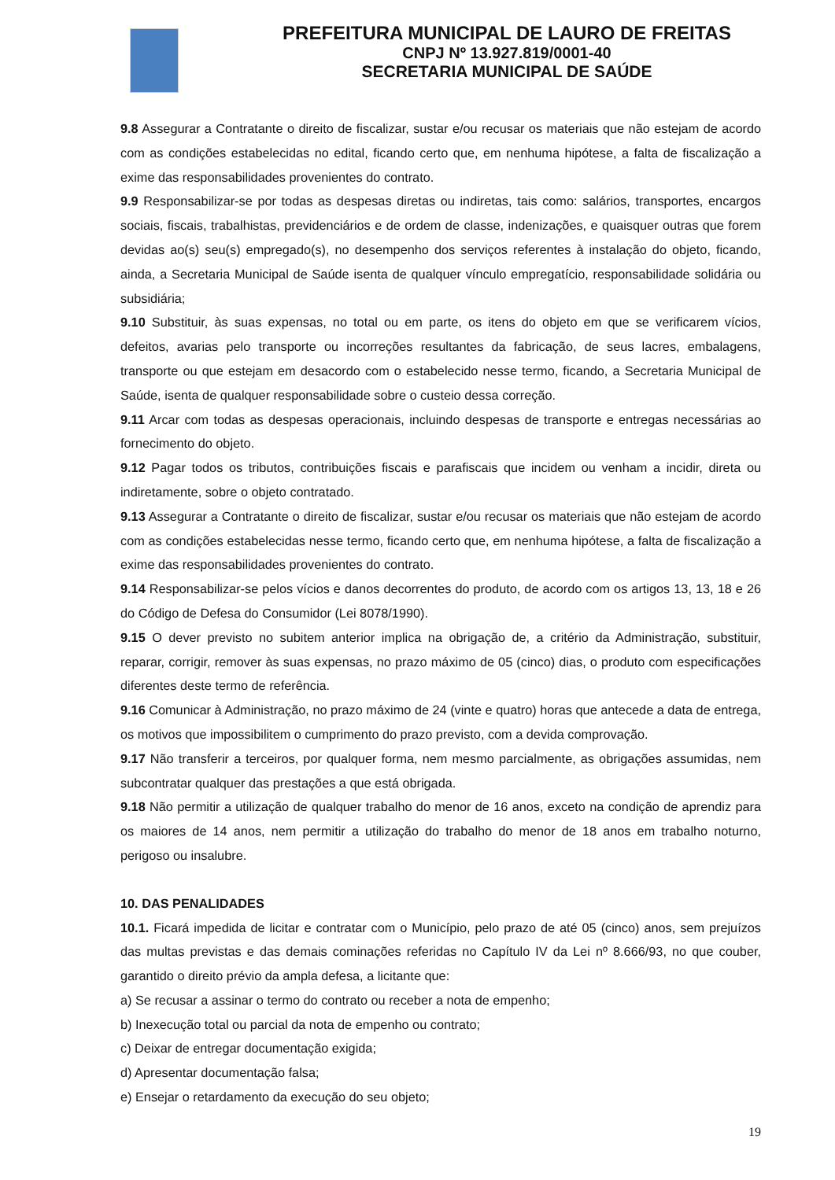PREFEITURA MUNICIPAL DE LAURO DE FREITAS
CNPJ Nº 13.927.819/0001-40
SECRETARIA MUNICIPAL DE SAÚDE
9.8 Assegurar a Contratante o direito de fiscalizar, sustar e/ou recusar os materiais que não estejam de acordo com as condições estabelecidas no edital, ficando certo que, em nenhuma hipótese, a falta de fiscalização a exime das responsabilidades provenientes do contrato.
9.9 Responsabilizar-se por todas as despesas diretas ou indiretas, tais como: salários, transportes, encargos sociais, fiscais, trabalhistas, previdenciários e de ordem de classe, indenizações, e quaisquer outras que forem devidas ao(s) seu(s) empregado(s), no desempenho dos serviços referentes à instalação do objeto, ficando, ainda, a Secretaria Municipal de Saúde isenta de qualquer vínculo empregatício, responsabilidade solidária ou subsidiária;
9.10 Substituir, às suas expensas, no total ou em parte, os itens do objeto em que se verificarem vícios, defeitos, avarias pelo transporte ou incorreções resultantes da fabricação, de seus lacres, embalagens, transporte ou que estejam em desacordo com o estabelecido nesse termo, ficando, a Secretaria Municipal de Saúde, isenta de qualquer responsabilidade sobre o custeio dessa correção.
9.11 Arcar com todas as despesas operacionais, incluindo despesas de transporte e entregas necessárias ao fornecimento do objeto.
9.12 Pagar todos os tributos, contribuições fiscais e parafiscais que incidem ou venham a incidir, direta ou indiretamente, sobre o objeto contratado.
9.13 Assegurar a Contratante o direito de fiscalizar, sustar e/ou recusar os materiais que não estejam de acordo com as condições estabelecidas nesse termo, ficando certo que, em nenhuma hipótese, a falta de fiscalização a exime das responsabilidades provenientes do contrato.
9.14 Responsabilizar-se pelos vícios e danos decorrentes do produto, de acordo com os artigos 13, 13, 18 e 26 do Código de Defesa do Consumidor (Lei 8078/1990).
9.15 O dever previsto no subitem anterior implica na obrigação de, a critério da Administração, substituir, reparar, corrigir, remover às suas expensas, no prazo máximo de 05 (cinco) dias, o produto com especificações diferentes deste termo de referência.
9.16 Comunicar à Administração, no prazo máximo de 24 (vinte e quatro) horas que antecede a data de entrega, os motivos que impossibilitem o cumprimento do prazo previsto, com a devida comprovação.
9.17 Não transferir a terceiros, por qualquer forma, nem mesmo parcialmente, as obrigações assumidas, nem subcontratar qualquer das prestações a que está obrigada.
9.18 Não permitir a utilização de qualquer trabalho do menor de 16 anos, exceto na condição de aprendiz para os maiores de 14 anos, nem permitir a utilização do trabalho do menor de 18 anos em trabalho noturno, perigoso ou insalubre.
10. DAS PENALIDADES
10.1. Ficará impedida de licitar e contratar com o Município, pelo prazo de até 05 (cinco) anos, sem prejuízos das multas previstas e das demais cominações referidas no Capítulo IV da Lei nº 8.666/93, no que couber, garantido o direito prévio da ampla defesa, a licitante que:
a) Se recusar a assinar o termo do contrato ou receber a nota de empenho;
b) Inexecução total ou parcial da nota de empenho ou contrato;
c) Deixar de entregar documentação exigida;
d) Apresentar documentação falsa;
e) Ensejar o retardamento da execução do seu objeto;
19